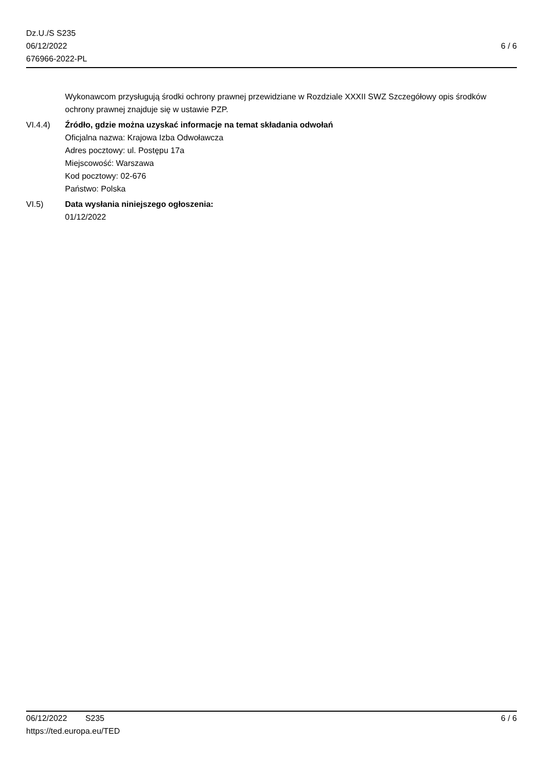Dz.U./S S235
06/12/2022
676966-2022-PL
6 / 6
Wykonawcom przysługują środki ochrony prawnej przewidziane w Rozdziale XXXII SWZ Szczegółowy opis środków ochrony prawnej znajduje się w ustawie PZP.
VI.4.4) Źródło, gdzie można uzyskać informacje na temat składania odwołań
Oficjalna nazwa: Krajowa Izba Odwoławcza
Adres pocztowy: ul. Postępu 17a
Miejscowość: Warszawa
Kod pocztowy: 02-676
Państwo: Polska
VI.5) Data wysłania niniejszego ogłoszenia:
01/12/2022
06/12/2022 S235 6 / 6
https://ted.europa.eu/TED